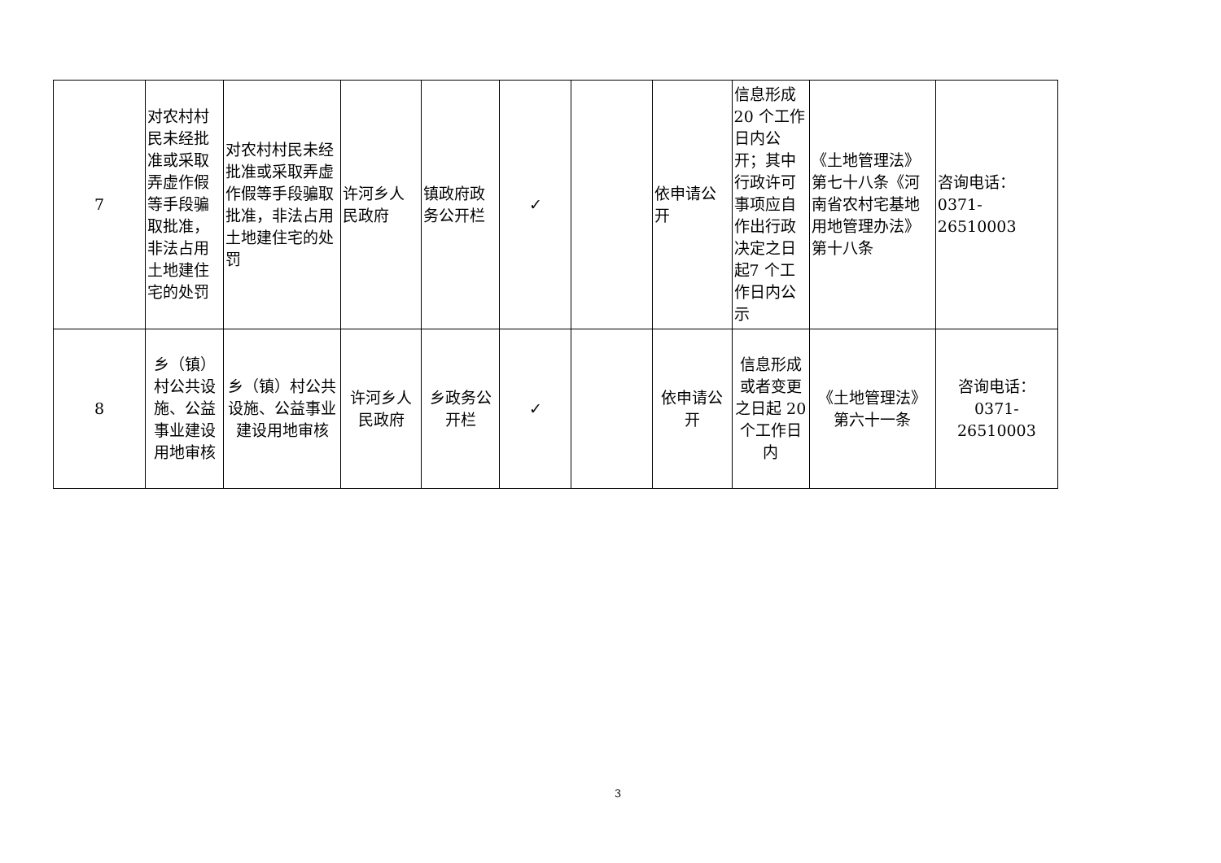| 7 | 对农村村民未经批准或采取弄虚作假等手段骗取批准，非法占用土地建住宅的处罚 | 对农村村民未经批准或采取弄虚作假等手段骗取批准，非法占用土地建住宅的处罚 | 许河乡人民政府 | 镇政府政务公开栏 | ✓ | | 依申请公开 | 信息形成20 个工作日内公开；其中行政许可事项应自作出行政决定之日起7 个工作日内公示 | 《土地管理法》第七十八条《河南省农村宅基地用地管理办法》第十八条 | 咨询电话：0371-26510003 |
| 8 | 乡（镇）村公共设施、公益事业建设用地审核 | 乡（镇）村公共设施、公益事业建设用地审核 | 许河乡人民政府 | 乡政务公开栏 | ✓ | | 依申请公开 | 信息形成或者变更之日起 20个工作日内 | 《土地管理法》第六十一条 | 咨询电话：0371-26510003 |
3